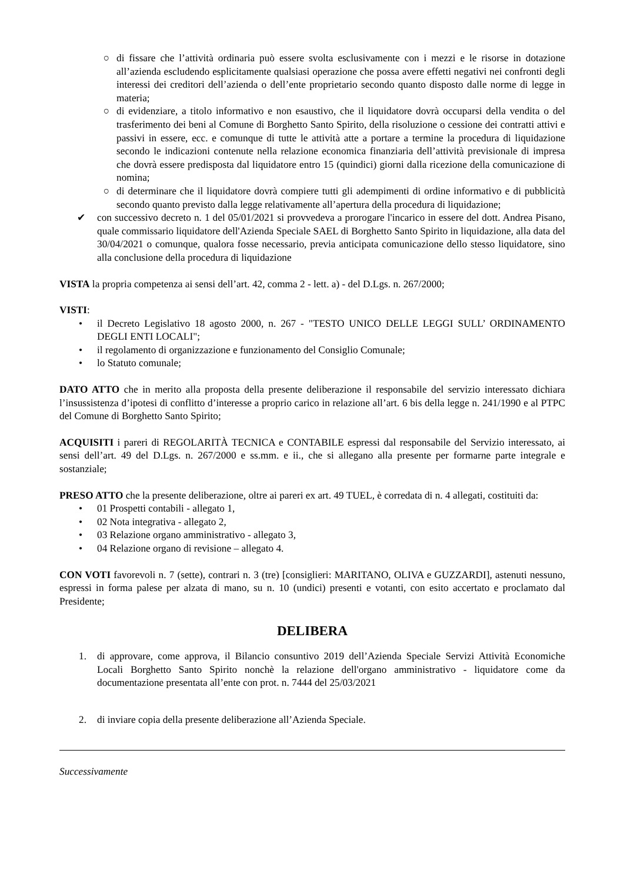○ di fissare che l’attività ordinaria può essere svolta esclusivamente con i mezzi e le risorse in dotazione all’azienda escludendo esplicitamente qualsiasi operazione che possa avere effetti negativi nei confronti degli interessi dei creditori dell’azienda o dell’ente proprietario secondo quanto disposto dalle norme di legge in materia;
○ di evidenziare, a titolo informativo e non esaustivo, che il liquidatore dovrà occuparsi della vendita o del trasferimento dei beni al Comune di Borghetto Santo Spirito, della risoluzione o cessione dei contratti attivi e passivi in essere, ecc. e comunque di tutte le attività atte a portare a termine la procedura di liquidazione secondo le indicazioni contenute nella relazione economica finanziaria dell’attività previsionale di impresa che dovrà essere predisposta dal liquidatore entro 15 (quindici) giorni dalla ricezione della comunicazione di nomina;
○ di determinare che il liquidatore dovrà compiere tutti gli adempimenti di ordine informativo e di pubblicità secondo quanto previsto dalla legge relativamente all’apertura della procedura di liquidazione;
✔ con successivo decreto n. 1 del 05/01/2021 si provvedeva a prorogare l'incarico in essere del dott. Andrea Pisano, quale commissario liquidatore dell'Azienda Speciale SAEL di Borghetto Santo Spirito in liquidazione, alla data del 30/04/2021 o comunque, qualora fosse necessario, previa anticipata comunicazione dello stesso liquidatore, sino alla conclusione della procedura di liquidazione
VISTA la propria competenza ai sensi dell’art. 42, comma 2 - lett. a) - del D.Lgs. n. 267/2000;
VISTI:
• il Decreto Legislativo 18 agosto 2000, n. 267 - "TESTO UNICO DELLE LEGGI SULL’ ORDINAMENTO DEGLI ENTI LOCALI";
• il regolamento di organizzazione e funzionamento del Consiglio Comunale;
• lo Statuto comunale;
DATO ATTO che in merito alla proposta della presente deliberazione il responsabile del servizio interessato dichiara l’insussistenza d’ipotesi di conflitto d’interesse a proprio carico in relazione all’art. 6 bis della legge n. 241/1990 e al PTPC del Comune di Borghetto Santo Spirito;
ACQUISITI i pareri di REGOLARITÀ TECNICA e CONTABILE espressi dal responsabile del Servizio interessato, ai sensi dell’art. 49 del D.Lgs. n. 267/2000 e ss.mm. e ii., che si allegano alla presente per formarne parte integrale e sostanziale;
PRESO ATTO che la presente deliberazione, oltre ai pareri ex art. 49 TUEL, è corredata di n. 4 allegati, costituiti da:
• 01 Prospetti contabili - allegato 1,
• 02 Nota integrativa - allegato 2,
• 03 Relazione organo amministrativo - allegato 3,
• 04 Relazione organo di revisione – allegato 4.
CON VOTI favorevoli n. 7 (sette), contrari n. 3 (tre) [consiglieri: MARITANO, OLIVA e GUZZARDI], astenuti nessuno, espressi in forma palese per alzata di mano, su n. 10 (undici) presenti e votanti, con esito accertato e proclamato dal Presidente;
DELIBERA
1. di approvare, come approva, il Bilancio consuntivo 2019 dell’Azienda Speciale Servizi Attività Economiche Locali Borghetto Santo Spirito nonchè la relazione dell'organo amministrativo - liquidatore come da documentazione presentata all’ente con prot. n. 7444 del 25/03/2021
2. di inviare copia della presente deliberazione all’Azienda Speciale.
Successivamente